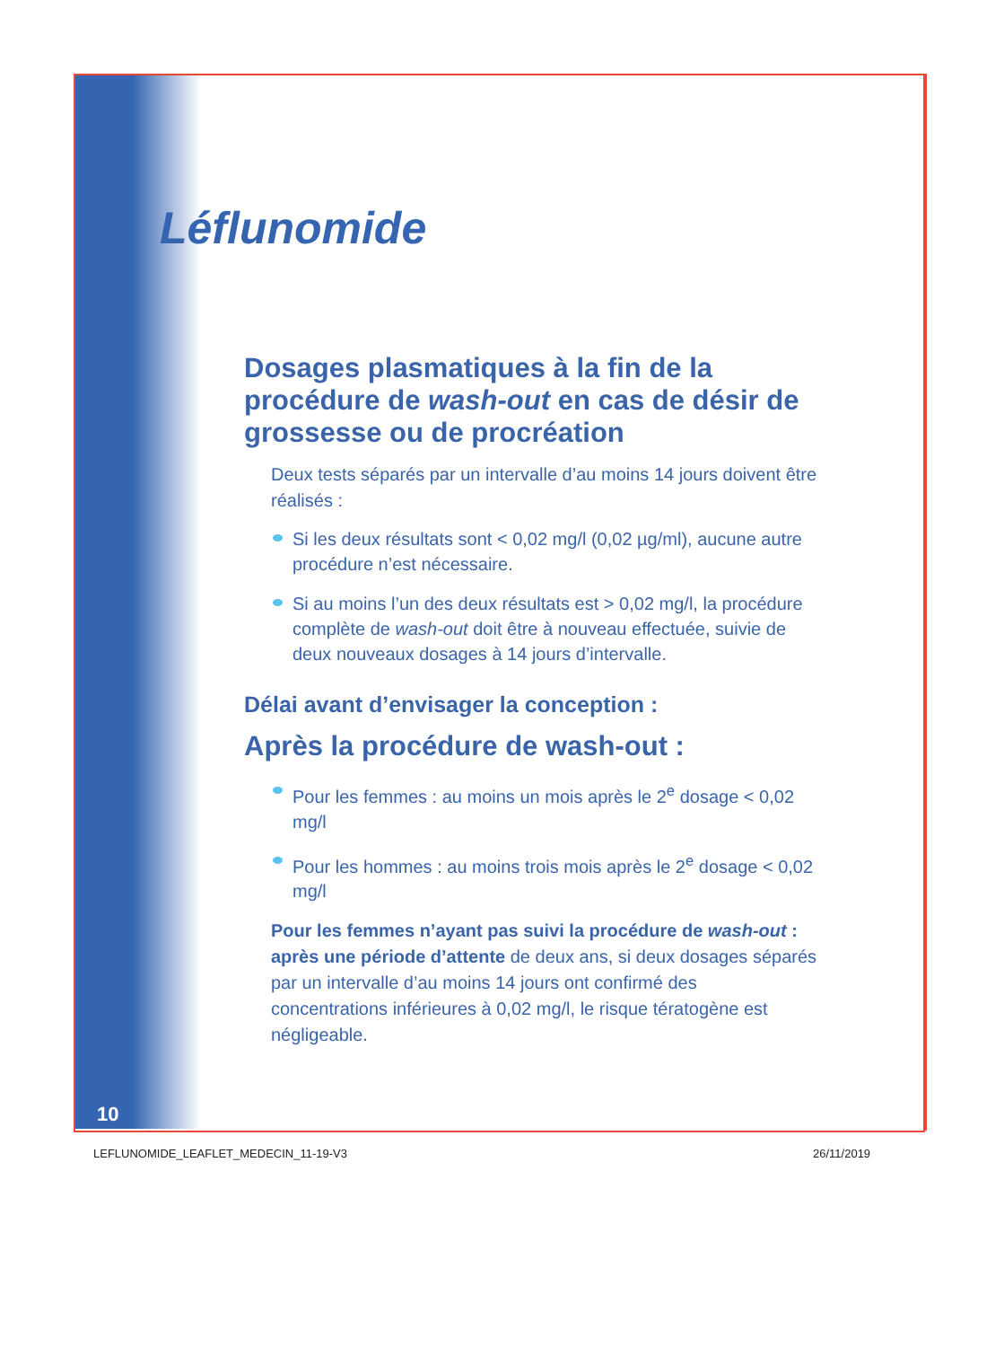Léflunomide
Dosages plasmatiques à la fin de la procédure de wash-out en cas de désir de grossesse ou de procréation
Deux tests séparés par un intervalle d’au moins 14 jours doivent être réalisés :
Si les deux résultats sont < 0,02 mg/l (0,02 µg/ml), aucune autre procédure n’est nécessaire.
Si au moins l’un des deux résultats est > 0,02 mg/l, la procédure complète de wash-out doit être à nouveau effectuée, suivie de deux nouveaux dosages à 14 jours d’intervalle.
Délai avant d’envisager la conception :
Après la procédure de wash-out :
Pour les femmes : au moins un mois après le 2<sup>e</sup> dosage < 0,02 mg/l
Pour les hommes : au moins trois mois après le 2<sup>e</sup> dosage < 0,02 mg/l
Pour les femmes n’ayant pas suivi la procédure de wash-out : après une période d’attente de deux ans, si deux dosages séparés par un intervalle d’au moins 14 jours ont confirmé des concentrations inférieures à 0,02 mg/l, le risque tératogène est négligeable.
10
LEFLUNOMIDE_LEAFLET_MEDECIN_11-19-V3
26/11/2019